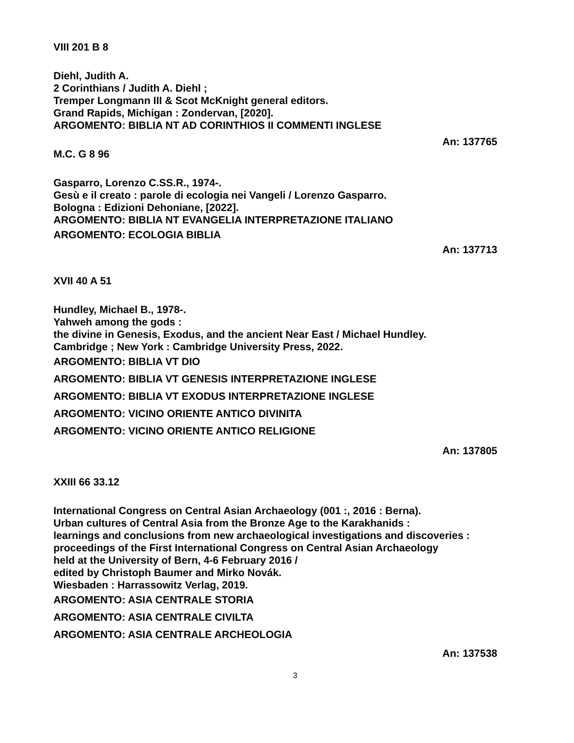VIII 201 B 8
Diehl, Judith A.
2 Corinthians / Judith A. Diehl ;
Tremper Longmann III & Scot McKnight general editors.
Grand Rapids, Michigan : Zondervan, [2020].
ARGOMENTO: BIBLIA NT AD CORINTHIOS II COMMENTI INGLESE
An: 137765
M.C. G 8 96
Gasparro, Lorenzo C.SS.R., 1974-.
Gesù e il creato : parole di ecologia nei Vangeli / Lorenzo Gasparro.
Bologna : Edizioni Dehoniane, [2022].
ARGOMENTO: BIBLIA NT EVANGELIA INTERPRETAZIONE ITALIANO
ARGOMENTO: ECOLOGIA BIBLIA
An: 137713
XVII 40 A 51
Hundley, Michael B., 1978-.
Yahweh among the gods :
the divine in Genesis, Exodus, and the ancient Near East / Michael Hundley.
Cambridge ; New York : Cambridge University Press, 2022.
ARGOMENTO: BIBLIA VT DIO
ARGOMENTO: BIBLIA VT GENESIS INTERPRETAZIONE INGLESE
ARGOMENTO: BIBLIA VT EXODUS INTERPRETAZIONE INGLESE
ARGOMENTO: VICINO ORIENTE ANTICO DIVINITA
ARGOMENTO: VICINO ORIENTE ANTICO RELIGIONE
An: 137805
XXIII 66 33.12
International Congress on Central Asian Archaeology (001 :, 2016 : Berna).
Urban cultures of Central Asia from the Bronze Age to the Karakhanids :
learnings and conclusions from new archaeological investigations and discoveries :
proceedings of the First International Congress on Central Asian Archaeology
held at the University of Bern, 4-6 February 2016 /
edited by Christoph Baumer and Mirko Novák.
Wiesbaden : Harrassowitz Verlag, 2019.
ARGOMENTO: ASIA CENTRALE STORIA
ARGOMENTO: ASIA CENTRALE CIVILTA
ARGOMENTO: ASIA CENTRALE ARCHEOLOGIA
An: 137538
3